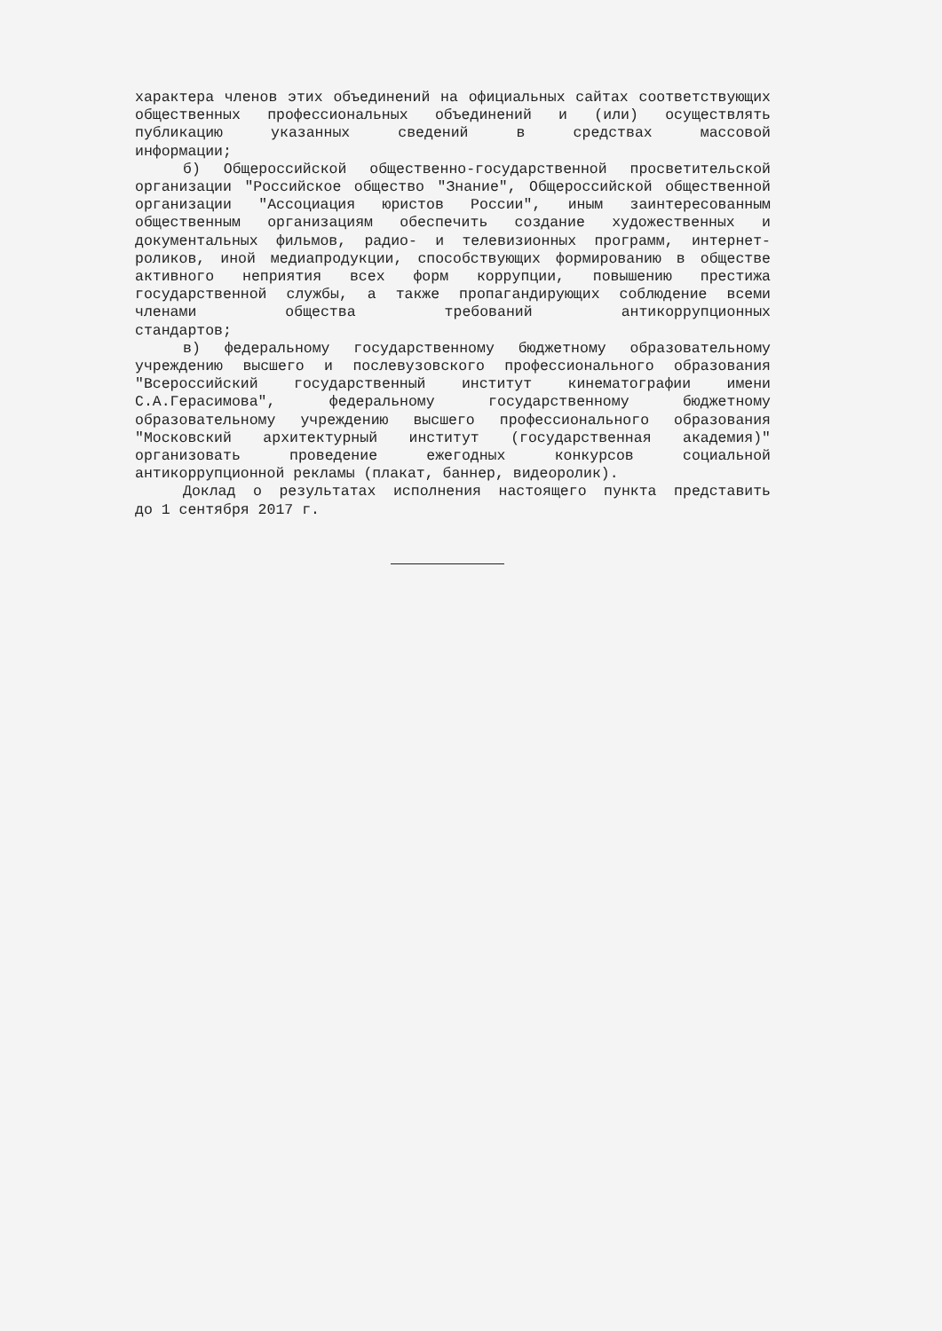характера членов этих объединений на официальных сайтах соответствующих общественных профессиональных объединений и (или) осуществлять публикацию указанных сведений в средствах массовой
информации;
б) Общероссийской общественно-государственной просветительской организации "Российское общество "Знание", Общероссийской общественной организации "Ассоциация юристов России", иным заинтересованным общественным организациям обеспечить создание художественных и документальных фильмов, радио- и телевизионных программ, интернет-роликов, иной медиапродукции, способствующих формированию в обществе активного неприятия всех форм коррупции, повышению престижа государственной службы, а также пропагандирующих соблюдение всеми членами общества требований антикоррупционных
стандартов;
в) федеральному государственному бюджетному образовательному учреждению высшего и послевузовского профессионального образования "Всероссийский государственный институт кинематографии имени С.А.Герасимова", федеральному государственному бюджетному образовательному учреждению высшего профессионального образования "Московский архитектурный институт (государственная академия)" организовать проведение ежегодных конкурсов социальной
антикоррупционной рекламы (плакат, баннер, видеоролик).
Доклад о результатах исполнения настоящего пункта представить
до 1 сентября 2017 г.